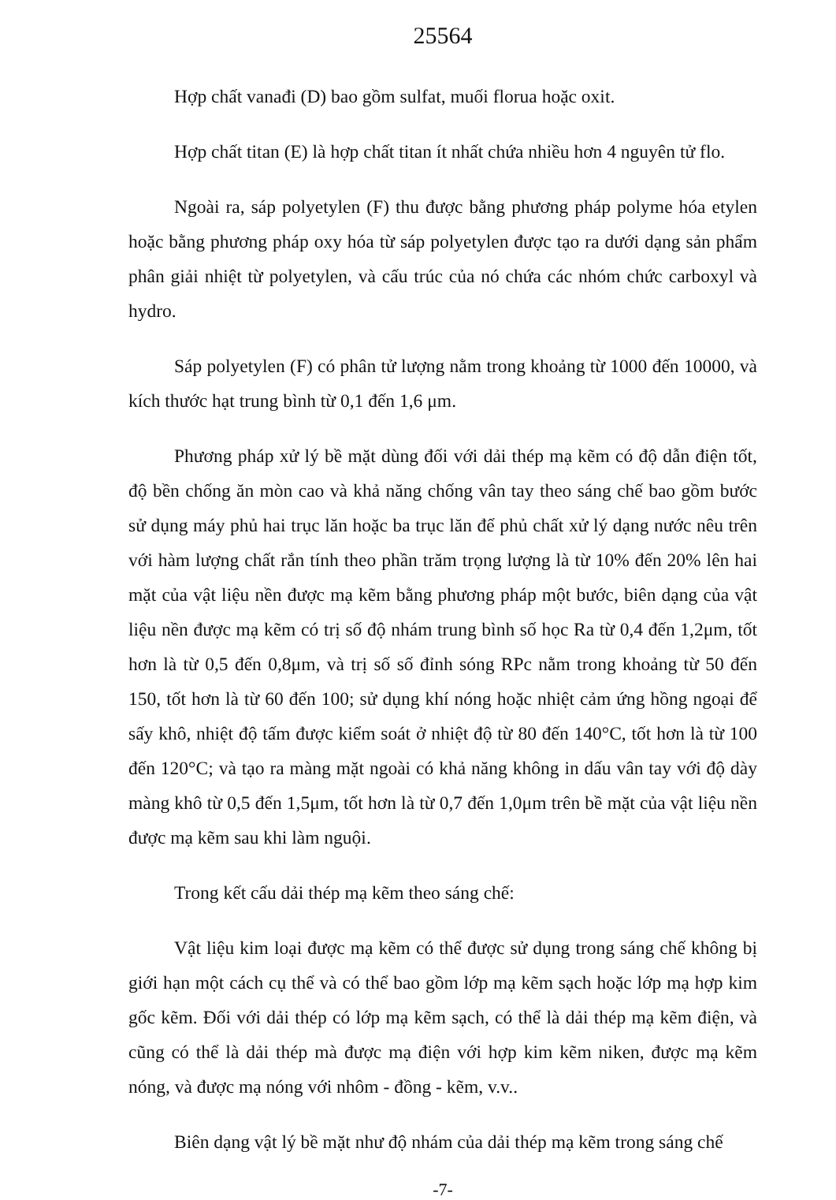25564
Hợp chất vanađi (D) bao gồm sulfat, muối florua hoặc oxit.
Hợp chất titan (E) là hợp chất titan ít nhất chứa nhiều hơn 4 nguyên tử flo.
Ngoài ra, sáp polyetylen (F) thu được bằng phương pháp polyme hóa etylen hoặc bằng phương pháp oxy hóa từ sáp polyetylen được tạo ra dưới dạng sản phẩm phân giải nhiệt từ polyetylen, và cấu trúc của nó chứa các nhóm chức carboxyl và hydro.
Sáp polyetylen (F) có phân tử lượng nằm trong khoảng từ 1000 đến 10000, và kích thước hạt trung bình từ 0,1 đến 1,6 μm.
Phương pháp xử lý bề mặt dùng đối với dải thép mạ kẽm có độ dẫn điện tốt, độ bền chống ăn mòn cao và khả năng chống vân tay theo sáng chế bao gồm bước sử dụng máy phủ hai trục lăn hoặc ba trục lăn để phủ chất xử lý dạng nước nêu trên với hàm lượng chất rắn tính theo phần trăm trọng lượng là từ 10% đến 20% lên hai mặt của vật liệu nền được mạ kẽm bằng phương pháp một bước, biên dạng của vật liệu nền được mạ kẽm có trị số độ nhám trung bình số học Ra từ 0,4 đến 1,2μm, tốt hơn là từ 0,5 đến 0,8μm, và trị số số đỉnh sóng RPc nằm trong khoảng từ 50 đến 150, tốt hơn là từ 60 đến 100; sử dụng khí nóng hoặc nhiệt cảm ứng hồng ngoại để sấy khô, nhiệt độ tấm được kiểm soát ở nhiệt độ từ 80 đến 140°C, tốt hơn là từ 100 đến 120°C; và tạo ra màng mặt ngoài có khả năng không in dấu vân tay với độ dày màng khô từ 0,5 đến 1,5μm, tốt hơn là từ 0,7 đến 1,0μm trên bề mặt của vật liệu nền được mạ kẽm sau khi làm nguội.
Trong kết cấu dải thép mạ kẽm theo sáng chế:
Vật liệu kim loại được mạ kẽm có thể được sử dụng trong sáng chế không bị giới hạn một cách cụ thể và có thể bao gồm lớp mạ kẽm sạch hoặc lớp mạ hợp kim gốc kẽm. Đối với dải thép có lớp mạ kẽm sạch, có thể là dải thép mạ kẽm điện, và cũng có thể là dải thép mà được mạ điện với hợp kim kẽm niken, được mạ kẽm nóng, và được mạ nóng với nhôm - đồng - kẽm, v.v..
Biên dạng vật lý bề mặt như độ nhám của dải thép mạ kẽm trong sáng chế
-7-